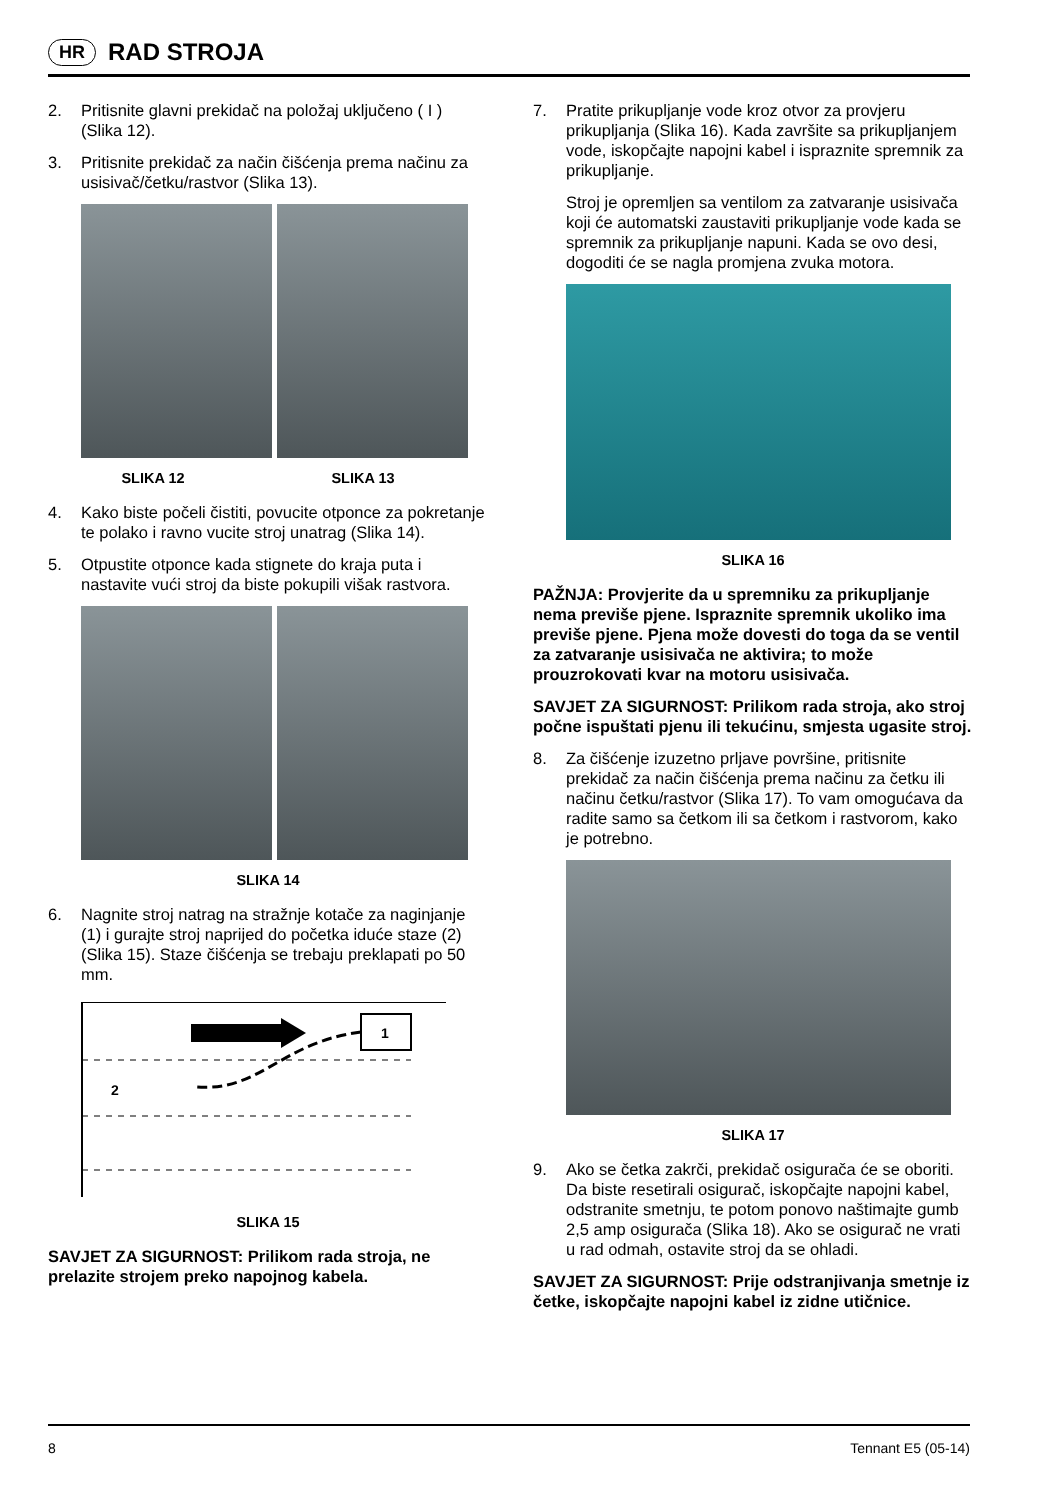HR
RAD STROJA
2. Pritisnite glavni prekidač na položaj uključeno ( I ) (Slika 12).
3. Pritisnite prekidač za način čišćenja prema načinu za usisivač/četku/rastvor (Slika 13).
SLIKA 12 SLIKA 13
4. Kako biste počeli čistiti, povucite otponce za pokretanje te polako i ravno vucite stroj unatrag (Slika 14).
5. Otpustite otponce kada stignete do kraja puta i nastavite vući stroj da biste pokupili višak rastvora.
SLIKA 14
6. Nagnite stroj natrag na stražnje kotače za naginjanje (1) i gurajte stroj naprijed do početka iduće staze (2) (Slika 15). Staze čišćenja se trebaju preklapati po 50 mm.
1
2
SLIKA 15
SAVJET ZA SIGURNOST: Prilikom rada stroja, ne prelazite strojem preko napojnog kabela.
7. Pratite prikupljanje vode kroz otvor za provjeru prikupljanja (Slika 16). Kada završite sa prikupljanjem vode, iskopčajte napojni kabel i ispraznite spremnik za prikupljanje.
Stroj je opremljen sa ventilom za zatvaranje usisivača koji će automatski zaustaviti prikupljanje vode kada se spremnik za prikupljanje napuni. Kada se ovo desi, dogoditi će se nagla promjena zvuka motora.
SLIKA 16
PAŽNJA: Provjerite da u spremniku za prikupljanje nema previše pjene. Ispraznite spremnik ukoliko ima previše pjene. Pjena može dovesti do toga da se ventil za zatvaranje usisivača ne aktivira; to može prouzrokovati kvar na motoru usisivača.
SAVJET ZA SIGURNOST: Prilikom rada stroja, ako stroj počne ispuštati pjenu ili tekućinu, smjesta ugasite stroj.
8. Za čišćenje izuzetno prljave površine, pritisnite prekidač za način čišćenja prema načinu za četku ili načinu četku/rastvor (Slika 17). To vam omogućava da radite samo sa četkom ili sa četkom i rastvorom, kako je potrebno.
SLIKA 17
9. Ako se četka zakrči, prekidač osigurača će se oboriti. Da biste resetirali osigurač, iskopčajte napojni kabel, odstranite smetnju, te potom ponovo naštimajte gumb 2,5 amp osigurača (Slika 18). Ako se osigurač ne vrati u rad odmah, ostavite stroj da se ohladi.
SAVJET ZA SIGURNOST: Prije odstranjivanja smetnje iz četke, iskopčajte napojni kabel iz zidne utičnice.
8 Tennant E5 (05-14)